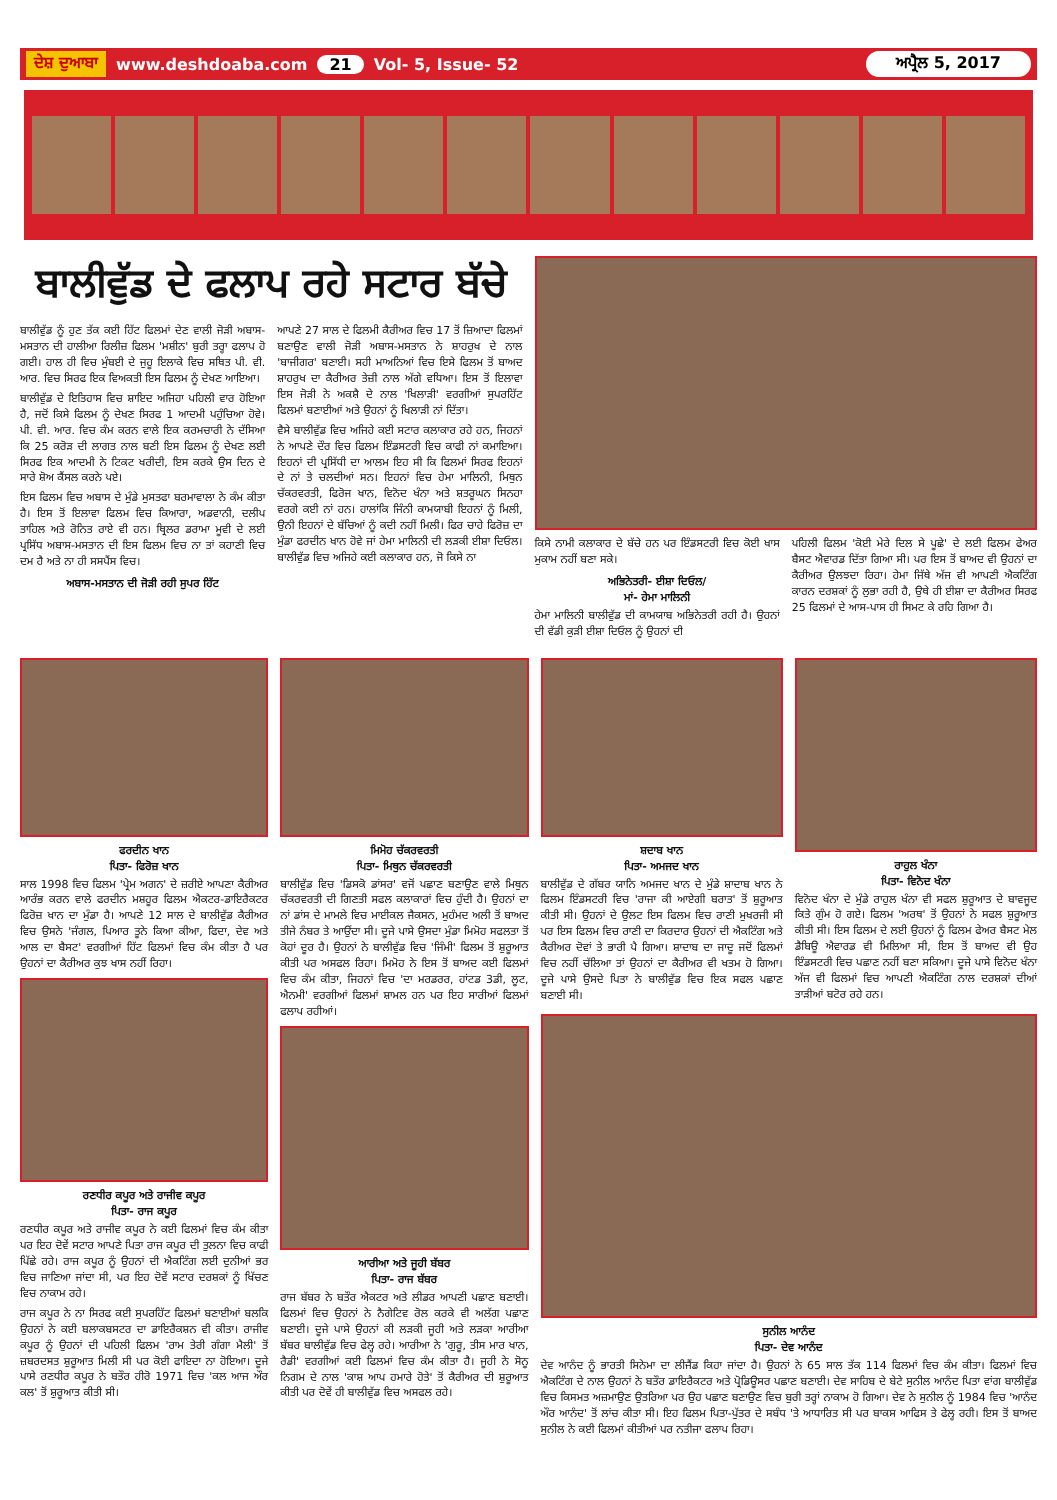ਦੇਸ਼ ਦੁਆਬਾ www.deshdoaba.com 21 Vol- 5, Issue- 52 ਅਪ੍ਰੈਲ 5, 2017
ਬਾਲੀਵੁੱਡ ਦੇ ਫਲਾਪ ਰਹੇ ਸਟਾਰ ਬੱਚੇ
ਬਾਲੀਵੁੱਡ ਨੂੰ ਹੁਣ ਤੱਕ ਕਈ ਹਿੱਟ ਫਿਲਮਾਂ ਦੇਣ ਵਾਲੀ ਜੋੜੀ ਅਬਾਸ-ਮਸਤਾਨ ਦੀ ਹਾਲੀਆ ਰਿਲੀਜ਼ ਫਿਲਮ 'ਮਸ਼ੀਨ' ਬੁਰੀ ਤਰ੍ਹਾ ਫਲਾਪ ਹੋ ਗਈ। ਹਾਲ ਹੀ ਵਿਚ ਮੁੰਬਈ ਦੇ ਜੁਹੂ ਇਲਾਕੇ ਵਿਚ ਸਥਿਤ ਪੀ. ਵੀ. ਆਰ. ਵਿਚ ਸਿਰਫ ਇਕ ਵਿਅਕਤੀ ਇਸ ਫਿਲਮ ਨੂੰ ਦੇਖਣ ਆਇਆ।
ਬਾਲੀਵੁੱਡ ਦੇ ਇਤਿਹਾਸ ਵਿਚ ਸ਼ਾਇਦ ਅਜਿਹਾ ਪਹਿਲੀ ਵਾਰ ਹੋਇਆ ਹੈ, ਜਦੋਂ ਕਿਸੇ ਫਿਲਮ ਨੂੰ ਦੇਖਣ ਸਿਰਫ 1 ਆਦਮੀ ਪਹੁੰਚਿਆ ਹੋਵੇ। ਪੀ. ਵੀ. ਆਰ. ਵਿਚ ਕੰਮ ਕਰਨ ਵਾਲੇ ਇਕ ਕਰਮਚਾਰੀ ਨੇ ਦੱਸਿਆ ਕਿ 25 ਕਰੋੜ ਦੀ ਲਾਗਤ ਨਾਲ ਬਣੀ ਇਸ ਫਿਲਮ ਨੂੰ ਦੇਖਣ ਲਈ ਸਿਰਫ ਇਕ ਆਦਮੀ ਨੇ ਟਿਕਟ ਖਰੀਦੀ, ਇਸ ਕਰਕੇ ਉਸ ਦਿਨ ਦੇ ਸਾਰੇ ਸ਼ੋਅ ਕੈਂਸਲ ਕਰਨੇ ਪਏ।
ਇਸ ਫਿਲਮ ਵਿਚ ਅਬਾਸ ਦੇ ਮੁੰਡੇ ਮੁਸਤਫਾ ਬਰਮਾਵਾਲਾ ਨੇ ਕੰਮ ਕੀਤਾ ਹੈ। ਇਸ ਤੋਂ ਇਲਾਵਾ ਫਿਲਮ ਵਿਚ ਕਿਆਰਾ, ਅਡਵਾਨੀ, ਦਲੀਪ ਤਾਹਿਲ ਅਤੇ ਰੋਨਿਤ ਰਾਏ ਵੀ ਹਨ। ਥ੍ਰਿਲਰ ਡਰਾਮਾ ਮੂਵੀ ਦੇ ਲਈ ਪ੍ਰਸਿੱਧ ਅਬਾਸ-ਮਸਤਾਨ ਦੀ ਇਸ ਫਿਲਮ ਵਿਚ ਨਾ ਤਾਂ ਕਹਾਣੀ ਵਿਚ ਦਮ ਹੈ ਅਤੇ ਨਾ ਹੀ ਸਸਪੈਂਸ ਵਿਚ।
ਅਬਾਸ-ਮਸਤਾਨ ਦੀ ਜੋੜੀ ਰਹੀ ਸੁਪਰ ਹਿੱਟ
ਆਪਣੇ 27 ਸਾਲ ਦੇ ਫਿਲਮੀ ਕੈਰੀਅਰ ਵਿਚ 17 ਤੋਂ ਜ਼ਿਆਦਾ ਫਿਲਮਾਂ ਬਣਾਉਣ ਵਾਲੀ ਜੋੜੀ ਅਬਾਸ-ਮਸਤਾਨ ਨੇ ਸ਼ਾਹਰੁਖ ਦੇ ਨਾਲ 'ਬਾਜੀਗਰ' ਬਣਾਈ। ਸਹੀ ਮਾਅਨਿਆਂ ਵਿਚ ਇਸੇ ਫਿਲਮ ਤੋਂ ਬਾਅਦ ਸ਼ਾਹਰੁਖ ਦਾ ਕੈਰੀਅਰ ਤੇਜ਼ੀ ਨਾਲ ਅੱਗੇ ਵਧਿਆ। ਇਸ ਤੋਂ ਇਲਾਵਾ ਇਸ ਜੋੜੀ ਨੇ ਅਕਸ਼ੈ ਦੇ ਨਾਲ 'ਖਿਲਾੜੀ' ਵਰਗੀਆਂ ਸੁਪਰਹਿੱਟ ਫਿਲਮਾਂ ਬਣਾਈਆਂ ਅਤੇ ਉਹਨਾਂ ਨੂੰ ਖਿਲਾੜੀ ਨਾਂ ਦਿੱਤਾ।
ਵੈਸੇ ਬਾਲੀਵੁੱਡ ਵਿਚ ਅਜਿਹੇ ਕਈ ਸਟਾਰ ਕਲਾਕਾਰ ਰਹੇ ਹਨ, ਜਿਹਨਾਂ ਨੇ ਆਪਣੇ ਦੌਰ ਵਿਚ ਫਿਲਮ ਇੰਡਸਟਰੀ ਵਿਚ ਕਾਫੀ ਨਾਂ ਕਮਾਇਆ। ਇਹਨਾਂ ਦੀ ਪ੍ਰਸਿੱਧੀ ਦਾ ਆਲਮ ਇਹ ਸੀ ਕਿ ਫਿਲਮਾਂ ਸਿਰਫ ਇਹਨਾਂ ਦੇ ਨਾਂ ਤੇ ਚਲਦੀਆਂ ਸਨ। ਇਹਨਾਂ ਵਿਚ ਹੇਮਾ ਮਾਲਿਨੀ, ਮਿਥੁਨ ਚੱਕਰਵਰਤੀ, ਫਿਰੋਜ ਖਾਨ, ਵਿਨੋਦ ਖੰਨਾ ਅਤੇ ਸ਼ਤਰੂਘਨ ਸਿਨਹਾ ਵਰਗੇ ਕਈ ਨਾਂ ਹਨ। ਹਾਲਾਂਕਿ ਜਿੰਨੀ ਕਾਮਯਾਬੀ ਇਹਨਾਂ ਨੂੰ ਮਿਲੀ, ਉਨੀ ਇਹਨਾਂ ਦੇ ਬੱਚਿਆਂ ਨੂੰ ਕਦੀ ਨਹੀਂ ਮਿਲੀ। ਫਿਰ ਚਾਹੇ ਫਿਰੋਜ਼ ਦਾ ਮੁੰਡਾ ਫਰਦੀਨ ਖਾਨ ਹੋਵੇ ਜਾਂ ਹੇਮਾ ਮਾਲਿਨੀ ਦੀ ਲੜਕੀ ਈਸ਼ਾ ਦਿਓਲ। ਬਾਲੀਵੁੱਡ ਵਿਚ ਅਜਿਹੇ ਕਈ ਕਲਾਕਾਰ ਹਨ, ਜੋ ਕਿਸੇ ਨਾ
ਕਿਸੇ ਨਾਮੀ ਕਲਾਕਾਰ ਦੇ ਬੱਚੇ ਹਨ ਪਰ ਇੰਡਸਟਰੀ ਵਿਚ ਕੋਈ ਖਾਸ ਮੁਕਾਮ ਨਹੀਂ ਬਣਾ ਸਕੇ।
ਅਭਿਨੇਤਰੀ- ਈਸ਼ਾ ਦਿਓਲ/
ਮਾਂ- ਹੇਮਾ ਮਾਲਿਨੀ
ਹੇਮਾ ਮਾਲਿਨੀ ਬਾਲੀਵੁੱਡ ਦੀ ਕਾਮਯਾਬ ਅਭਿਨੇਤਰੀ ਰਹੀ ਹੈ। ਉਹਨਾਂ ਦੀ ਵੱਡੀ ਕੁੜੀ ਈਸ਼ਾ ਦਿਓਲ ਨੂੰ ਉਹਨਾਂ ਦੀ
ਪਹਿਲੀ ਫਿਲਮ 'ਕੋਈ ਮੇਰੇ ਦਿਲ ਸੇ ਪੂਛੇ' ਦੇ ਲਈ ਫਿਲਮ ਫੇਅਰ ਬੈਸਟ ਐਵਾਰਡ ਦਿੱਤਾ ਗਿਆ ਸੀ। ਪਰ ਇਸ ਤੋਂ ਬਾਅਦ ਵੀ ਉਹਨਾਂ ਦਾ ਕੈਰੀਅਰ ਉਲਝਦਾ ਰਿਹਾ। ਹੇਮਾ ਜਿੱਥੇ ਅੱਜ ਵੀ ਆਪਣੀ ਐਕਟਿੰਗ ਕਾਰਨ ਦਰਸ਼ਕਾਂ ਨੂੰ ਲੁਭਾ ਰਹੀ ਹੈ, ਉਥੇ ਹੀ ਈਸ਼ਾ ਦਾ ਕੈਰੀਅਰ ਸਿਰਫ 25 ਫਿਲਮਾਂ ਦੇ ਆਸ-ਪਾਸ ਹੀ ਸਿਮਟ ਕੇ ਰਹਿ ਗਿਆ ਹੈ।
ਫਰਦੀਨ ਖਾਨ
ਪਿਤਾ- ਫਿਰੋਜ਼ ਖਾਨ
ਸਾਲ 1998 ਵਿਚ ਫਿਲਮ 'ਪ੍ਰੇਮ ਅਗਨ' ਦੇ ਜ਼ਰੀਏ ਆਪਣਾ ਕੈਰੀਅਰ ਆਰੰਭ ਕਰਨ ਵਾਲੇ ਫਰਦੀਨ ਮਸ਼ਹੂਰ ਫਿਲਮ ਐਕਟਰ-ਡਾਇਰੈਕਟਰ ਫਿਰੋਜ਼ ਖਾਨ ਦਾ ਮੁੰਡਾ ਹੈ। ਆਪਣੇ 12 ਸਾਲ ਦੇ ਬਾਲੀਵੁੱਡ ਕੈਰੀਅਰ ਵਿਚ ਉਸਨੇ 'ਜੰਗਲ, ਪਿਆਰ ਤੂਨੇ ਕਿਆ ਕੀਆ, ਫਿਦਾ, ਦੇਵ ਅਤੇ ਆਲ ਦਾ ਬੈਸਟ' ਵਰਗੀਆਂ ਹਿੱਟ ਫਿਲਮਾਂ ਵਿਚ ਕੰਮ ਕੀਤਾ ਹੈ ਪਰ ਉਹਨਾਂ ਦਾ ਕੈਰੀਅਰ ਕੁਝ ਖਾਸ ਨਹੀਂ ਰਿਹਾ।
ਰਣਧੀਰ ਕਪੂਰ ਅਤੇ ਰਾਜੀਵ ਕਪੂਰ
ਪਿਤਾ- ਰਾਜ ਕਪੂਰ
ਰਣਧੀਰ ਕਪੂਰ ਅਤੇ ਰਾਜੀਵ ਕਪੂਰ ਨੇ ਕਈ ਫਿਲਮਾਂ ਵਿਚ ਕੰਮ ਕੀਤਾ ਪਰ ਇਹ ਦੋਵੇਂ ਸਟਾਰ ਆਪਣੇ ਪਿਤਾ ਰਾਜ ਕਪੂਰ ਦੀ ਤੁਲਨਾ ਵਿਚ ਕਾਫੀ ਪਿੱਛੇ ਰਹੇ। ਰਾਜ ਕਪੂਰ ਨੂੰ ਉਹਨਾਂ ਦੀ ਐਕਟਿੰਗ ਲਈ ਦੁਨੀਆਂ ਭਰ ਵਿਚ ਜਾਣਿਆ ਜਾਂਦਾ ਸੀ, ਪਰ ਇਹ ਦੋਵੇਂ ਸਟਾਰ ਦਰਸ਼ਕਾਂ ਨੂੰ ਖਿੱਚਣ ਵਿਚ ਨਾਕਾਮ ਰਹੇ।
ਰਾਜ ਕਪੂਰ ਨੇ ਨਾ ਸਿਰਫ ਕਈ ਸੁਪਰਹਿੱਟ ਫਿਲਮਾਂ ਬਣਾਈਆਂ ਬਲਕਿ ਉਹਨਾਂ ਨੇ ਕਈ ਬਲਾਕਬਸਟਰ ਦਾ ਡਾਇਰੈਕਸ਼ਨ ਵੀ ਕੀਤਾ। ਰਾਜੀਵ ਕਪੂਰ ਨੂੰ ਉਹਨਾਂ ਦੀ ਪਹਿਲੀ ਫਿਲਮ 'ਰਾਮ ਤੇਰੀ ਗੰਗਾ ਮੈਲੀ' ਤੋਂ ਜ਼ਬਰਦਸਤ ਸ਼ੁਰੂਆਤ ਮਿਲੀ ਸੀ ਪਰ ਕੋਈ ਫਾਇਦਾ ਨਾ ਹੋਇਆ। ਦੂਜੇ ਪਾਸੇ ਰਣਧੀਰ ਕਪੂਰ ਨੇ ਬਤੌਰ ਹੀਰੋ 1971 ਵਿਚ 'ਕਲ ਆਜ ਔਰ ਕਲ' ਤੋਂ ਸ਼ੁਰੂਆਤ ਕੀਤੀ ਸੀ।
ਮਿਮੋਹ ਚੱਕਰਵਰਤੀ
ਪਿਤਾ- ਮਿਥੁਨ ਚੱਕਰਵਰਤੀ
ਬਾਲੀਵੁੱਡ ਵਿਚ 'ਡਿਸਕੋ ਡਾਂਸਰ' ਵਜੋਂ ਪਛਾਣ ਬਣਾਉਣ ਵਾਲੇ ਮਿਥੁਨ ਚੱਕਰਵਰਤੀ ਦੀ ਗਿਣਤੀ ਸਫਲ ਕਲਾਕਾਰਾਂ ਵਿਚ ਹੁੰਦੀ ਹੈ। ਉਹਨਾਂ ਦਾ ਨਾਂ ਡਾਂਸ ਦੇ ਮਾਮਲੇ ਵਿਚ ਮਾਈਕਲ ਜੈਕਸਨ, ਮੁਹੰਮਦ ਅਲੀ ਤੋਂ ਬਾਅਦ ਤੀਜੇ ਨੰਬਰ ਤੇ ਆਉਂਦਾ ਸੀ। ਦੂਜੇ ਪਾਸੇ ਉਸਦਾ ਮੁੰਡਾ ਮਿਮੋਹ ਸਫਲਤਾ ਤੋਂ ਕੋਹਾਂ ਦੂਰ ਹੈ। ਉਹਨਾਂ ਨੇ ਬਾਲੀਵੁੱਡ ਵਿਚ 'ਜਿੰਮੀ' ਫਿਲਮ ਤੋਂ ਸ਼ੁਰੂਆਤ ਕੀਤੀ ਪਰ ਅਸਫਲ ਰਿਹਾ। ਮਿਮੋਹ ਨੇ ਇਸ ਤੋਂ ਬਾਅਦ ਕਈ ਫਿਲਮਾਂ ਵਿਚ ਕੰਮ ਕੀਤਾ, ਜਿਹਨਾਂ ਵਿਚ 'ਦਾ ਮਰਡਰਰ, ਹਾਂਟਡ 3ਡੀ, ਲੂਟ, ਐਨਮੀ' ਵਰਗੀਆਂ ਫਿਲਮਾਂ ਸ਼ਾਮਲ ਹਨ ਪਰ ਇਹ ਸਾਰੀਆਂ ਫਿਲਮਾਂ ਫਲਾਪ ਰਹੀਆਂ।
ਆਰੀਆ ਅਤੇ ਜੂਹੀ ਬੱਬਰ
ਪਿਤਾ- ਰਾਜ ਬੱਬਰ
ਰਾਜ ਬੱਬਰ ਨੇ ਬਤੌਰ ਐਕਟਰ ਅਤੇ ਲੀਡਰ ਆਪਣੀ ਪਛਾਣ ਬਣਾਈ। ਫਿਲਮਾਂ ਵਿਚ ਉਹਨਾਂ ਨੇ ਨੈਗੇਟਿਵ ਰੋਲ ਕਰਕੇ ਵੀ ਅਲੱਗ ਪਛਾਣ ਬਣਾਈ। ਦੂਜੇ ਪਾਸੇ ਉਹਨਾਂ ਕੀ ਲੜਕੀ ਜੂਹੀ ਅਤੇ ਲੜਕਾ ਆਰੀਆ ਬੱਬਰ ਬਾਲੀਵੁੱਡ ਵਿਚ ਫੇਲ੍ਹ ਰਹੇ। ਆਰੀਆ ਨੇ 'ਗੁਰੂ, ਤੀਸ ਮਾਰ ਖਾਨ, ਰੈਡੀ' ਵਰਗੀਆਂ ਕਈ ਫਿਲਮਾਂ ਵਿਚ ਕੰਮ ਕੀਤਾ ਹੈ। ਜੂਹੀ ਨੇ ਸੋਨੂ ਨਿਗਮ ਦੇ ਨਾਲ 'ਕਾਸ਼ ਆਪ ਹਮਾਰੇ ਹੋਤੇ' ਤੋਂ ਕੈਰੀਅਰ ਦੀ ਸ਼ੁਰੂਆਤ ਕੀਤੀ ਪਰ ਦੋਵੇਂ ਹੀ ਬਾਲੀਵੁੱਡ ਵਿਚ ਅਸਫਲ ਰਹੇ।
ਸ਼ਦਾਬ ਖਾਨ
ਪਿਤਾ- ਅਮਜਦ ਖਾਨ
ਬਾਲੀਵੁੱਡ ਦੇ ਗੱਬਰ ਯਾਨਿ ਅਮਜਦ ਖਾਨ ਦੇ ਮੁੰਡੇ ਸ਼ਾਦਾਬ ਖਾਨ ਨੇ ਫਿਲਮ ਇੰਡਸਟਰੀ ਵਿਚ 'ਰਾਜਾ ਕੀ ਆਏਗੀ ਬਰਾਤ' ਤੋਂ ਸ਼ੁਰੂਆਤ ਕੀਤੀ ਸੀ। ਉਹਨਾਂ ਦੇ ਉਲਟ ਇਸ ਫਿਲਮ ਵਿਚ ਰਾਣੀ ਮੁਖਰਜੀ ਸੀ ਪਰ ਇਸ ਫਿਲਮ ਵਿਚ ਰਾਣੀ ਦਾ ਕਿਰਦਾਰ ਉਹਨਾਂ ਦੀ ਐਕਟਿੰਗ ਅਤੇ ਕੈਰੀਅਰ ਦੋਵਾਂ ਤੇ ਭਾਰੀ ਪੈ ਗਿਆ। ਸ਼ਾਦਾਬ ਦਾ ਜਾਦੂ ਜਦੋਂ ਫਿਲਮਾਂ ਵਿਚ ਨਹੀਂ ਚੱਲਿਆ ਤਾਂ ਉਹਨਾਂ ਦਾ ਕੈਰੀਅਰ ਵੀ ਖਤਮ ਹੋ ਗਿਆ। ਦੂਜੇ ਪਾਸੇ ਉਸਦੇ ਪਿਤਾ ਨੇ ਬਾਲੀਵੁੱਡ ਵਿਚ ਇਕ ਸਫਲ ਪਛਾਣ ਬਣਾਈ ਸੀ।
ਰਾਹੁਲ ਖੰਨਾ
ਪਿਤਾ- ਵਿਨੋਦ ਖੰਨਾ
ਵਿਨੋਦ ਖੰਨਾ ਦੇ ਮੁੰਡੇ ਰਾਹੁਲ ਖੰਨਾ ਵੀ ਸਫਲ ਸ਼ੁਰੂਆਤ ਦੇ ਬਾਵਜੂਦ ਕਿਤੇ ਗੁੰਮ ਹੋ ਗਏ। ਫਿਲਮ 'ਅਰਥ' ਤੋਂ ਉਹਨਾਂ ਨੇ ਸਫਲ ਸ਼ੁਰੂਆਤ ਕੀਤੀ ਸੀ। ਇਸ ਫਿਲਮ ਦੇ ਲਈ ਉਹਨਾਂ ਨੂੰ ਫਿਲਮ ਫੇਅਰ ਬੈਸਟ ਮੇਲ ਡੈਬਿਊ ਐਵਾਰਡ ਵੀ ਮਿਲਿਆ ਸੀ, ਇਸ ਤੋਂ ਬਾਅਦ ਵੀ ਉਹ ਇੰਡਸਟਰੀ ਵਿਚ ਪਛਾਣ ਨਹੀਂ ਬਣਾ ਸਕਿਆ। ਦੂਜੇ ਪਾਸੇ ਵਿਨੋਦ ਖੰਨਾ ਅੱਜ ਵੀ ਫਿਲਮਾਂ ਵਿਚ ਆਪਣੀ ਐਕਟਿੰਗ ਨਾਲ ਦਰਸ਼ਕਾਂ ਦੀਆਂ ਤਾੜੀਆਂ ਬਟੋਰ ਰਹੇ ਹਨ।
ਸੁਨੀਲ ਆਨੰਦ
ਪਿਤਾ- ਦੇਵ ਆਨੰਦ
ਦੇਵ ਆਨੰਦ ਨੂੰ ਭਾਰਤੀ ਸਿਨੇਮਾ ਦਾ ਲੀਜੈਂਡ ਕਿਹਾ ਜਾਂਦਾ ਹੈ। ਉਹਨਾਂ ਨੇ 65 ਸਾਲ ਤੱਕ 114 ਫਿਲਮਾਂ ਵਿਚ ਕੰਮ ਕੀਤਾ। ਫਿਲਮਾਂ ਵਿਚ ਐਕਟਿੰਗ ਦੇ ਨਾਲ ਉਹਨਾਂ ਨੇ ਬਤੌਰ ਡਾਇਰੈਕਟਰ ਅਤੇ ਪ੍ਰੋਡਿਊਸਰ ਪਛਾਣ ਬਣਾਈ। ਦੇਵ ਸਾਹਿਬ ਦੇ ਬੇਟੇ ਸੁਨੀਲ ਆਨੰਦ ਪਿਤਾ ਵਾਂਗ ਬਾਲੀਵੁੱਡ ਵਿਚ ਕਿਸਮਤ ਅਜ਼ਮਾਉਣ ਉਤਰਿਆ ਪਰ ਉਹ ਪਛਾਣ ਬਣਾਉਣ ਵਿਚ ਬੁਰੀ ਤਰ੍ਹਾਂ ਨਾਕਾਮ ਹੋ ਗਿਆ। ਦੇਵ ਨੇ ਸੁਨੀਲ ਨੂੰ 1984 ਵਿਚ 'ਆਨੰਦ ਔਰ ਆਨੰਦ' ਤੋਂ ਲਾਂਚ ਕੀਤਾ ਸੀ। ਇਹ ਫਿਲਮ ਪਿਤਾ-ਪੁੱਤਰ ਦੇ ਸਬੰਧ 'ਤੇ ਆਧਾਰਿਤ ਸੀ ਪਰ ਬਾਕਸ ਆਫਿਸ ਤੇ ਫੇਲ੍ਹ ਰਹੀ। ਇਸ ਤੋਂ ਬਾਅਦ ਸੁਨੀਲ ਨੇ ਕਈ ਫਿਲਮਾਂ ਕੀਤੀਆਂ ਪਰ ਨਤੀਜਾ ਫਲਾਪ ਰਿਹਾ।